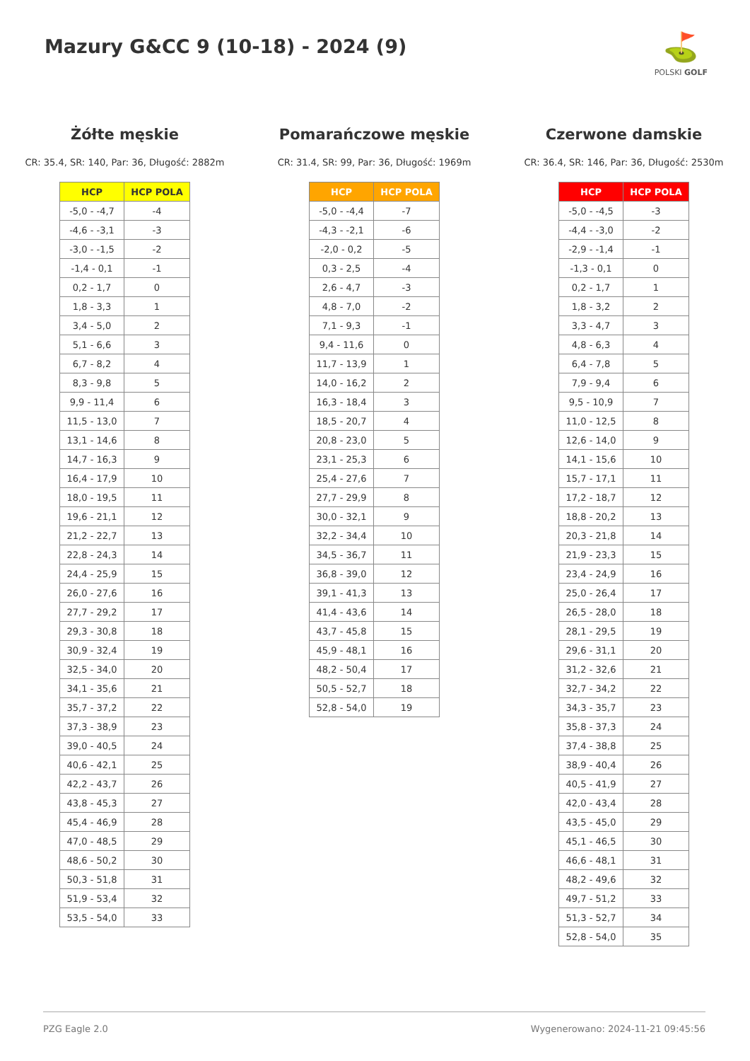Mazury G&CC 9 (10-18) - 2024 (9)
⛳
POLSKI GOLF
Żółte męskie
CR: 35.4, SR: 140, Par: 36, Długość: 2882m
| HCP | HCP POLA |
| --- | --- |
| -5,0 - -4,7 | -4 |
| -4,6 - -3,1 | -3 |
| -3,0 - -1,5 | -2 |
| -1,4 - 0,1 | -1 |
| 0,2 - 1,7 | 0 |
| 1,8 - 3,3 | 1 |
| 3,4 - 5,0 | 2 |
| 5,1 - 6,6 | 3 |
| 6,7 - 8,2 | 4 |
| 8,3 - 9,8 | 5 |
| 9,9 - 11,4 | 6 |
| 11,5 - 13,0 | 7 |
| 13,1 - 14,6 | 8 |
| 14,7 - 16,3 | 9 |
| 16,4 - 17,9 | 10 |
| 18,0 - 19,5 | 11 |
| 19,6 - 21,1 | 12 |
| 21,2 - 22,7 | 13 |
| 22,8 - 24,3 | 14 |
| 24,4 - 25,9 | 15 |
| 26,0 - 27,6 | 16 |
| 27,7 - 29,2 | 17 |
| 29,3 - 30,8 | 18 |
| 30,9 - 32,4 | 19 |
| 32,5 - 34,0 | 20 |
| 34,1 - 35,6 | 21 |
| 35,7 - 37,2 | 22 |
| 37,3 - 38,9 | 23 |
| 39,0 - 40,5 | 24 |
| 40,6 - 42,1 | 25 |
| 42,2 - 43,7 | 26 |
| 43,8 - 45,3 | 27 |
| 45,4 - 46,9 | 28 |
| 47,0 - 48,5 | 29 |
| 48,6 - 50,2 | 30 |
| 50,3 - 51,8 | 31 |
| 51,9 - 53,4 | 32 |
| 53,5 - 54,0 | 33 |
Pomarańczowe męskie
CR: 31.4, SR: 99, Par: 36, Długość: 1969m
| HCP | HCP POLA |
| --- | --- |
| -5,0 - -4,4 | -7 |
| -4,3 - -2,1 | -6 |
| -2,0 - 0,2 | -5 |
| 0,3 - 2,5 | -4 |
| 2,6 - 4,7 | -3 |
| 4,8 - 7,0 | -2 |
| 7,1 - 9,3 | -1 |
| 9,4 - 11,6 | 0 |
| 11,7 - 13,9 | 1 |
| 14,0 - 16,2 | 2 |
| 16,3 - 18,4 | 3 |
| 18,5 - 20,7 | 4 |
| 20,8 - 23,0 | 5 |
| 23,1 - 25,3 | 6 |
| 25,4 - 27,6 | 7 |
| 27,7 - 29,9 | 8 |
| 30,0 - 32,1 | 9 |
| 32,2 - 34,4 | 10 |
| 34,5 - 36,7 | 11 |
| 36,8 - 39,0 | 12 |
| 39,1 - 41,3 | 13 |
| 41,4 - 43,6 | 14 |
| 43,7 - 45,8 | 15 |
| 45,9 - 48,1 | 16 |
| 48,2 - 50,4 | 17 |
| 50,5 - 52,7 | 18 |
| 52,8 - 54,0 | 19 |
Czerwone damskie
CR: 36.4, SR: 146, Par: 36, Długość: 2530m
| HCP | HCP POLA |
| --- | --- |
| -5,0 - -4,5 | -3 |
| -4,4 - -3,0 | -2 |
| -2,9 - -1,4 | -1 |
| -1,3 - 0,1 | 0 |
| 0,2 - 1,7 | 1 |
| 1,8 - 3,2 | 2 |
| 3,3 - 4,7 | 3 |
| 4,8 - 6,3 | 4 |
| 6,4 - 7,8 | 5 |
| 7,9 - 9,4 | 6 |
| 9,5 - 10,9 | 7 |
| 11,0 - 12,5 | 8 |
| 12,6 - 14,0 | 9 |
| 14,1 - 15,6 | 10 |
| 15,7 - 17,1 | 11 |
| 17,2 - 18,7 | 12 |
| 18,8 - 20,2 | 13 |
| 20,3 - 21,8 | 14 |
| 21,9 - 23,3 | 15 |
| 23,4 - 24,9 | 16 |
| 25,0 - 26,4 | 17 |
| 26,5 - 28,0 | 18 |
| 28,1 - 29,5 | 19 |
| 29,6 - 31,1 | 20 |
| 31,2 - 32,6 | 21 |
| 32,7 - 34,2 | 22 |
| 34,3 - 35,7 | 23 |
| 35,8 - 37,3 | 24 |
| 37,4 - 38,8 | 25 |
| 38,9 - 40,4 | 26 |
| 40,5 - 41,9 | 27 |
| 42,0 - 43,4 | 28 |
| 43,5 - 45,0 | 29 |
| 45,1 - 46,5 | 30 |
| 46,6 - 48,1 | 31 |
| 48,2 - 49,6 | 32 |
| 49,7 - 51,2 | 33 |
| 51,3 - 52,7 | 34 |
| 52,8 - 54,0 | 35 |
PZG Eagle 2.0 Wygenerowano: 2024-11-21 09:45:56